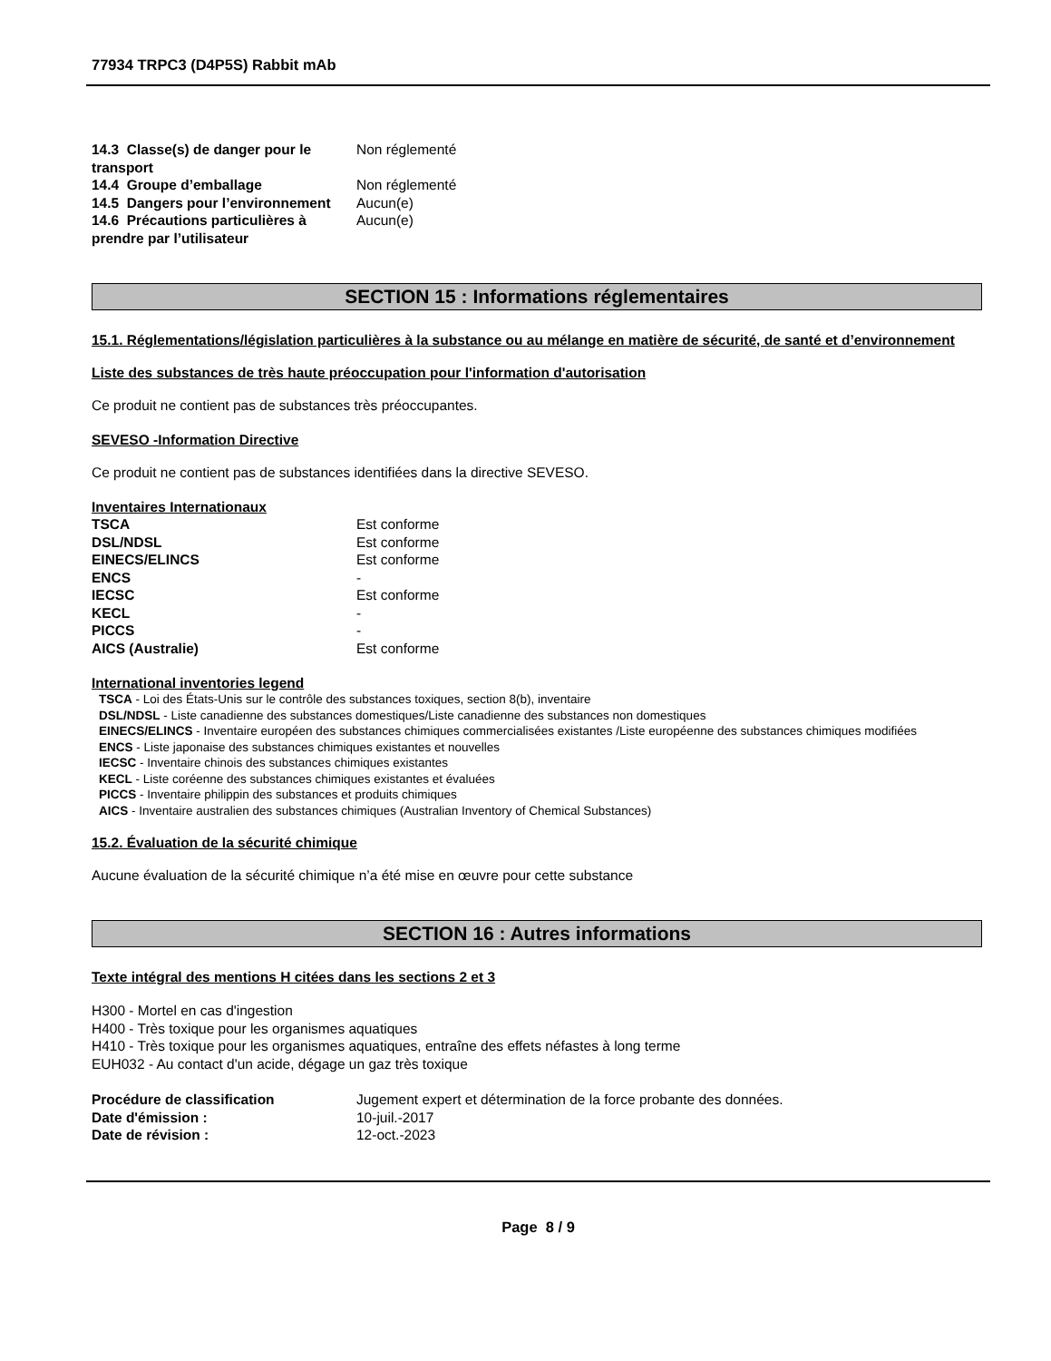77934 TRPC3 (D4P5S) Rabbit mAb
| 14.3 Classe(s) de danger pour le transport | Non réglementé |
| 14.4 Groupe d’emballage | Non réglementé |
| 14.5 Dangers pour l’environnement | Aucun(e) |
| 14.6 Précautions particulières à prendre par l’utilisateur | Aucun(e) |
SECTION 15 : Informations réglementaires
15.1. Réglementations/législation particulières à la substance ou au mélange en matière de sécurité, de santé et d’environnement
Liste des substances de très haute préoccupation pour l'information d'autorisation
Ce produit ne contient pas de substances très préoccupantes.
SEVESO -Information Directive
Ce produit ne contient pas de substances identifiées dans la directive SEVESO.
Inventaires Internationaux
| TSCA | Est conforme |
| DSL/NDSL | Est conforme |
| EINECS/ELINCS | Est conforme |
| ENCS | - |
| IECSC | Est conforme |
| KECL | - |
| PICCS | - |
| AICS (Australie) | Est conforme |
International inventories legend
TSCA - Loi des États-Unis sur le contrôle des substances toxiques, section 8(b), inventaire
DSL/NDSL - Liste canadienne des substances domestiques/Liste canadienne des substances non domestiques
EINECS/ELINCS - Inventaire européen des substances chimiques commercialisées existantes /Liste européenne des substances chimiques modifiées
ENCS - Liste japonaise des substances chimiques existantes et nouvelles
IECSC - Inventaire chinois des substances chimiques existantes
KECL - Liste coréenne des substances chimiques existantes et évaluées
PICCS - Inventaire philippin des substances et produits chimiques
AICS - Inventaire australien des substances chimiques (Australian Inventory of Chemical Substances)
15.2. Évaluation de la sécurité chimique
Aucune évaluation de la sécurité chimique n’a été mise en œuvre pour cette substance
SECTION 16 : Autres informations
Texte intégral des mentions H citées dans les sections 2 et 3
H300 - Mortel en cas d'ingestion
H400 - Très toxique pour les organismes aquatiques
H410 - Très toxique pour les organismes aquatiques, entraîne des effets néfastes à long terme
EUH032 - Au contact d'un acide, dégage un gaz très toxique
| Procédure de classification | Jugement expert et détermination de la force probante des données. |
| Date d'émission : | 10-juil.-2017 |
| Date de révision : | 12-oct.-2023 |
Page 8 / 9